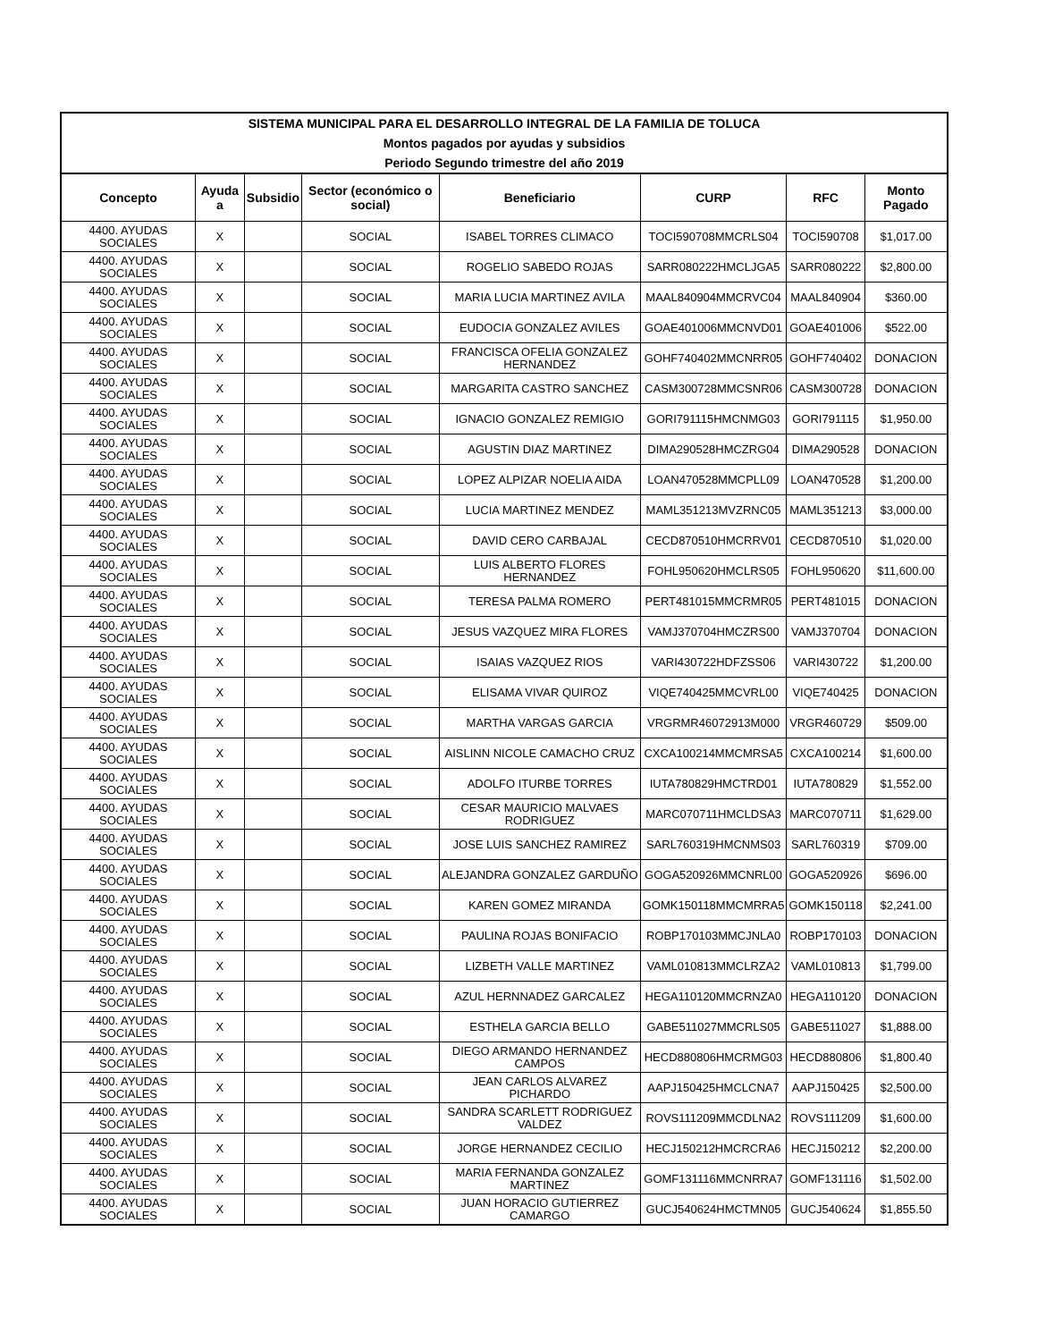| SISTEMA MUNICIPAL PARA EL DESARROLLO INTEGRAL DE LA FAMILIA DE TOLUCA | | | | | | | |
| --- | --- | --- | --- | --- | --- | --- | --- |
| Montos pagados por ayudas y subsidios | | | | | | | |
| Periodo Segundo trimestre del año 2019 | | | | | | | |
| Concepto | Ayuda a | Subsidio | Sector (económico o social) | Beneficiario | CURP | RFC | Monto Pagado |
| 4400. AYUDAS SOCIALES | X | | SOCIAL | ISABEL TORRES CLIMACO | TOCI590708MMCRLS04 | TOCI590708 | $1,017.00 |
| 4400. AYUDAS SOCIALES | X | | SOCIAL | ROGELIO SABEDO ROJAS | SARR080222HMCLJGA5 | SARR080222 | $2,800.00 |
| 4400. AYUDAS SOCIALES | X | | SOCIAL | MARIA LUCIA MARTINEZ AVILA | MAAL840904MMCRVC04 | MAAL840904 | $360.00 |
| 4400. AYUDAS SOCIALES | X | | SOCIAL | EUDOCIA GONZALEZ AVILES | GOAE401006MMCNVD01 | GOAE401006 | $522.00 |
| 4400. AYUDAS SOCIALES | X | | SOCIAL | FRANCISCA OFELIA GONZALEZ HERNANDEZ | GOHF740402MMCNRR05 | GOHF740402 | DONACION |
| 4400. AYUDAS SOCIALES | X | | SOCIAL | MARGARITA CASTRO SANCHEZ | CASM300728MMCSNR06 | CASM300728 | DONACION |
| 4400. AYUDAS SOCIALES | X | | SOCIAL | IGNACIO GONZALEZ REMIGIO | GORI791115HMCNMG03 | GORI791115 | $1,950.00 |
| 4400. AYUDAS SOCIALES | X | | SOCIAL | AGUSTIN DIAZ MARTINEZ | DIMA290528HMCZRG04 | DIMA290528 | DONACION |
| 4400. AYUDAS SOCIALES | X | | SOCIAL | LOPEZ ALPIZAR NOELIA AIDA | LOAN470528MMCPLL09 | LOAN470528 | $1,200.00 |
| 4400. AYUDAS SOCIALES | X | | SOCIAL | LUCIA MARTINEZ MENDEZ | MAML351213MVZRNC05 | MAML351213 | $3,000.00 |
| 4400. AYUDAS SOCIALES | X | | SOCIAL | DAVID CERO CARBAJAL | CECD870510HMCRRV01 | CECD870510 | $1,020.00 |
| 4400. AYUDAS SOCIALES | X | | SOCIAL | LUIS ALBERTO FLORES HERNANDEZ | FOHL950620HMCLRS05 | FOHL950620 | $11,600.00 |
| 4400. AYUDAS SOCIALES | X | | SOCIAL | TERESA PALMA ROMERO | PERT481015MMCRMR05 | PERT481015 | DONACION |
| 4400. AYUDAS SOCIALES | X | | SOCIAL | JESUS VAZQUEZ MIRA FLORES | VAMJ370704HMCZRS00 | VAMJ370704 | DONACION |
| 4400. AYUDAS SOCIALES | X | | SOCIAL | ISAIAS VAZQUEZ RIOS | VARI430722HDFZSS06 | VARI430722 | $1,200.00 |
| 4400. AYUDAS SOCIALES | X | | SOCIAL | ELISAMA VIVAR QUIROZ | VIQE740425MMCVRL00 | VIQE740425 | DONACION |
| 4400. AYUDAS SOCIALES | X | | SOCIAL | MARTHA VARGAS GARCIA | VRGRMR46072913M000 | VRGR460729 | $509.00 |
| 4400. AYUDAS SOCIALES | X | | SOCIAL | AISLINN NICOLE CAMACHO CRUZ | CXCA100214MMCMRSA5 | CXCA100214 | $1,600.00 |
| 4400. AYUDAS SOCIALES | X | | SOCIAL | ADOLFO ITURBE TORRES | IUTA780829HMCTRD01 | IUTA780829 | $1,552.00 |
| 4400. AYUDAS SOCIALES | X | | SOCIAL | CESAR MAURICIO MALVAES RODRIGUEZ | MARC070711HMCLDSA3 | MARC070711 | $1,629.00 |
| 4400. AYUDAS SOCIALES | X | | SOCIAL | JOSE LUIS SANCHEZ RAMIREZ | SARL760319HMCNMS03 | SARL760319 | $709.00 |
| 4400. AYUDAS SOCIALES | X | | SOCIAL | ALEJANDRA GONZALEZ GARDUÑO | GOGA520926MMCNRL00 | GOGA520926 | $696.00 |
| 4400. AYUDAS SOCIALES | X | | SOCIAL | KAREN GOMEZ MIRANDA | GOMK150118MMCMRRA5 | GOMK150118 | $2,241.00 |
| 4400. AYUDAS SOCIALES | X | | SOCIAL | PAULINA ROJAS BONIFACIO | ROBP170103MMCJNLA0 | ROBP170103 | DONACION |
| 4400. AYUDAS SOCIALES | X | | SOCIAL | LIZBETH VALLE MARTINEZ | VAML010813MMCLRZA2 | VAML010813 | $1,799.00 |
| 4400. AYUDAS SOCIALES | X | | SOCIAL | AZUL HERNNADEZ GARCALEZ | HEGA110120MMCRNZA0 | HEGA110120 | DONACION |
| 4400. AYUDAS SOCIALES | X | | SOCIAL | ESTHELA GARCIA BELLO | GABE511027MMCRLS05 | GABE511027 | $1,888.00 |
| 4400. AYUDAS SOCIALES | X | | SOCIAL | DIEGO ARMANDO HERNANDEZ CAMPOS | HECD880806HMCRMG03 | HECD880806 | $1,800.40 |
| 4400. AYUDAS SOCIALES | X | | SOCIAL | JEAN CARLOS ALVAREZ PICHARDO | AAPJ150425HMCLCNA7 | AAPJ150425 | $2,500.00 |
| 4400. AYUDAS SOCIALES | X | | SOCIAL | SANDRA SCARLETT RODRIGUEZ VALDEZ | ROVS111209MMCDLNA2 | ROVS111209 | $1,600.00 |
| 4400. AYUDAS SOCIALES | X | | SOCIAL | JORGE HERNANDEZ CECILIO | HECJ150212HMCRCRA6 | HECJ150212 | $2,200.00 |
| 4400. AYUDAS SOCIALES | X | | SOCIAL | MARIA FERNANDA GONZALEZ MARTINEZ | GOMF131116MMCNRRA7 | GOMF131116 | $1,502.00 |
| 4400. AYUDAS SOCIALES | X | | SOCIAL | JUAN HORACIO GUTIERREZ CAMARGO | GUCJ540624HMCTMN05 | GUCJ540624 | $1,855.50 |